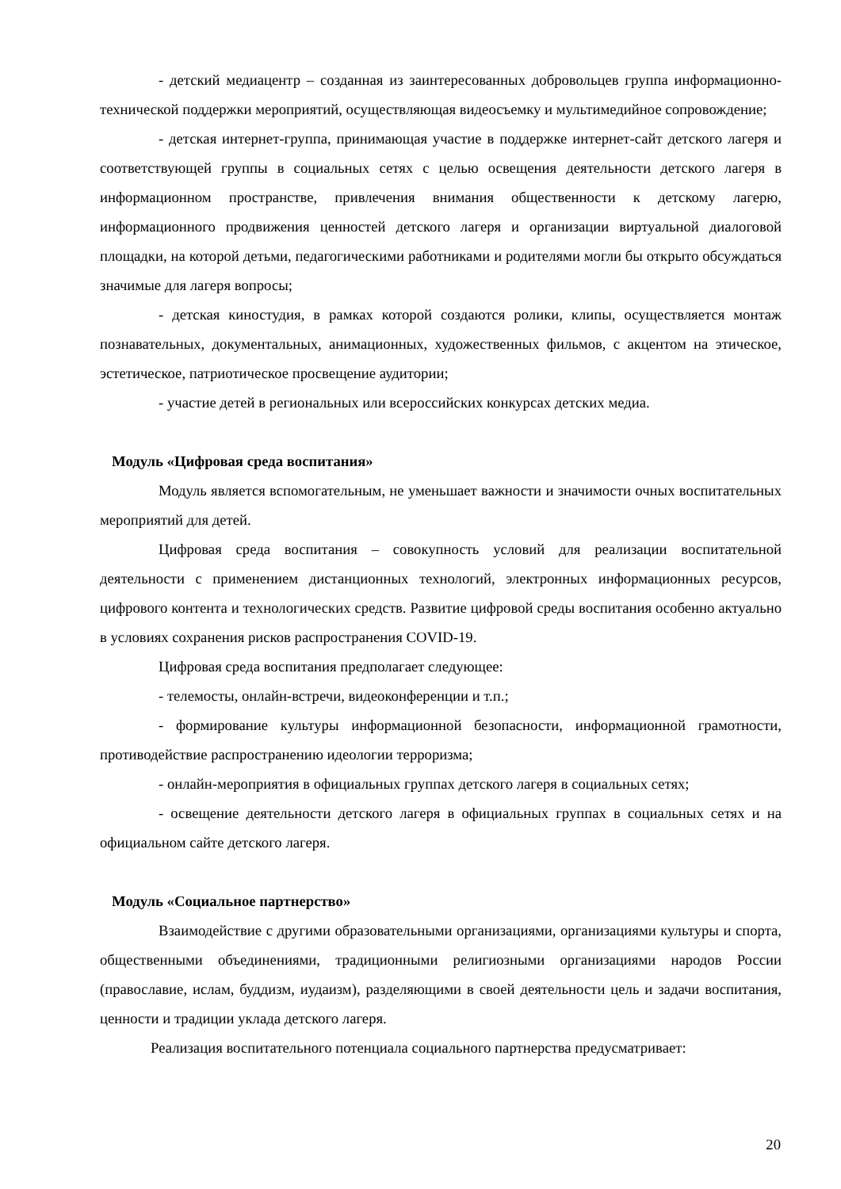- детский медиацентр – созданная из заинтересованных добровольцев группа информационно-технической поддержки мероприятий, осуществляющая видеосъемку и мультимедийное сопровождение;
- детская интернет-группа, принимающая участие в поддержке интернет-сайт детского лагеря и соответствующей группы в социальных сетях с целью освещения деятельности детского лагеря в информационном пространстве, привлечения внимания общественности к детскому лагерю, информационного продвижения ценностей детского лагеря и организации виртуальной диалоговой площадки, на которой детьми, педагогическими работниками и родителями могли бы открыто обсуждаться значимые для лагеря вопросы;
- детская киностудия, в рамках которой создаются ролики, клипы, осуществляется монтаж познавательных, документальных, анимационных, художественных фильмов, с акцентом на этическое, эстетическое, патриотическое просвещение аудитории;
- участие детей в региональных или всероссийских конкурсах детских медиа.
Модуль «Цифровая среда воспитания»
Модуль является вспомогательным, не уменьшает важности и значимости очных воспитательных мероприятий для детей.
Цифровая среда воспитания – совокупность условий для реализации воспитательной деятельности с применением дистанционных технологий, электронных информационных ресурсов, цифрового контента и технологических средств. Развитие цифровой среды воспитания особенно актуально в условиях сохранения рисков распространения COVID-19.
Цифровая среда воспитания предполагает следующее:
- телемосты, онлайн-встречи, видеоконференции и т.п.;
- формирование культуры информационной безопасности, информационной грамотности, противодействие распространению идеологии терроризма;
- онлайн-мероприятия в официальных группах детского лагеря в социальных сетях;
- освещение деятельности детского лагеря в официальных группах в социальных сетях и на официальном сайте детского лагеря.
Модуль «Социальное партнерство»
Взаимодействие с другими образовательными организациями, организациями культуры и спорта, общественными объединениями, традиционными религиозными организациями народов России (православие, ислам, буддизм, иудаизм), разделяющими в своей деятельности цель и задачи воспитания, ценности и традиции уклада детского лагеря.
Реализация воспитательного потенциала социального партнерства предусматривает:
20